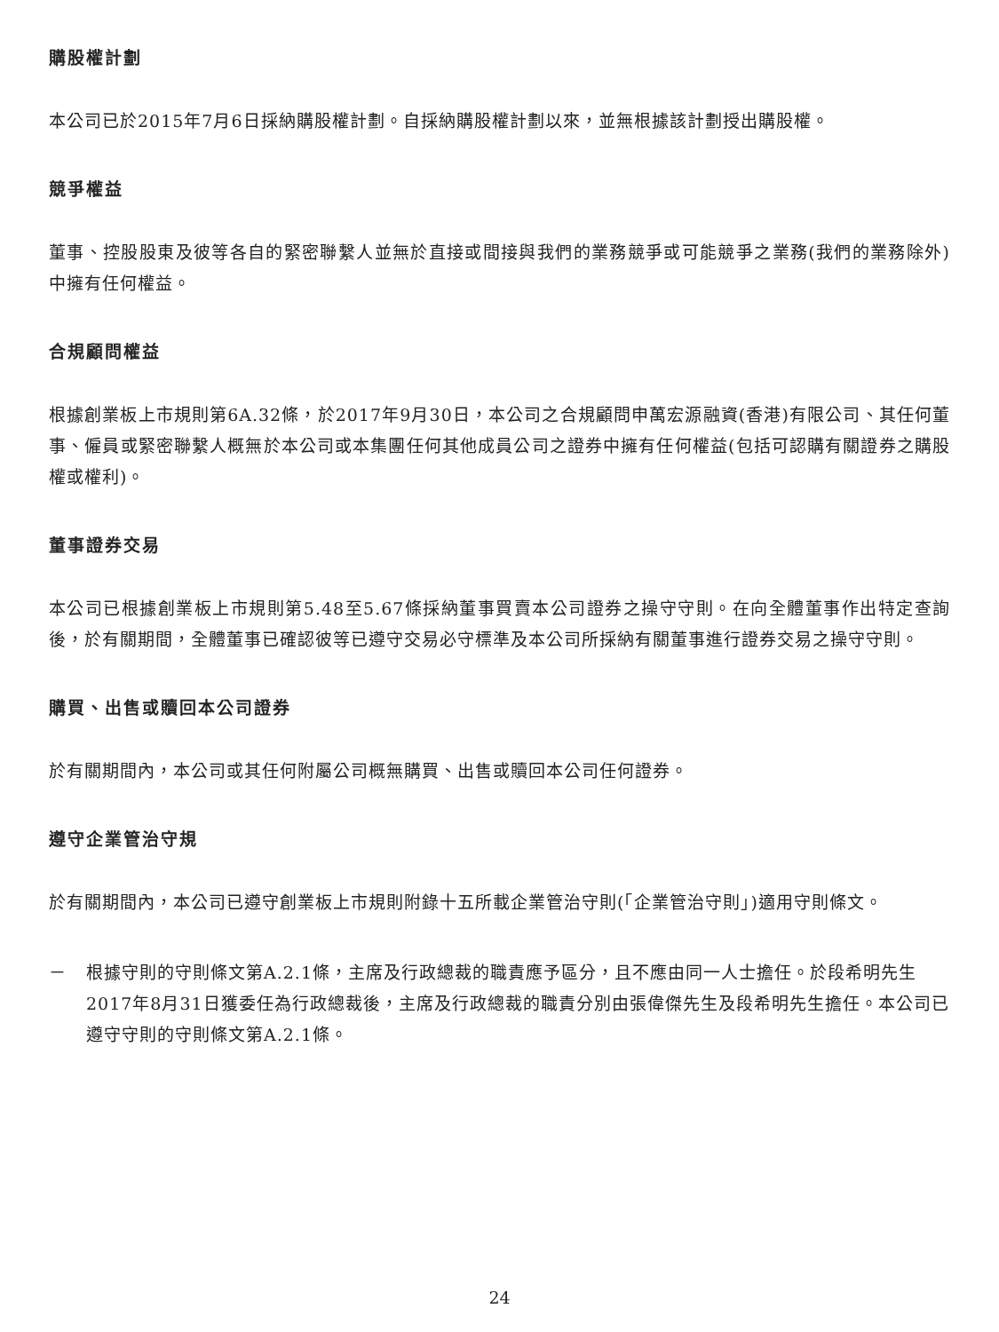購股權計劃
本公司已於2015年7月6日採納購股權計劃。自採納購股權計劃以來，並無根據該計劃授出購股權。
競爭權益
董事、控股股東及彼等各自的緊密聯繫人並無於直接或間接與我們的業務競爭或可能競爭之業務(我們的業務除外)中擁有任何權益。
合規顧問權益
根據創業板上市規則第6A.32條，於2017年9月30日，本公司之合規顧問申萬宏源融資(香港)有限公司、其任何董事、僱員或緊密聯繫人概無於本公司或本集團任何其他成員公司之證券中擁有任何權益(包括可認購有關證券之購股權或權利)。
董事證券交易
本公司已根據創業板上市規則第5.48至5.67條採納董事買賣本公司證券之操守守則。在向全體董事作出特定查詢後，於有關期間，全體董事已確認彼等已遵守交易必守標準及本公司所採納有關董事進行證券交易之操守守則。
購買、出售或贖回本公司證券
於有關期間內，本公司或其任何附屬公司概無購買、出售或贖回本公司任何證券。
遵守企業管治守規
於有關期間內，本公司已遵守創業板上市規則附錄十五所載企業管治守則(「企業管治守則」)適用守則條文。
－ 根據守則的守則條文第A.2.1條，主席及行政總裁的職責應予區分，且不應由同一人士擔任。於段希明先生2017年8月31日獲委任為行政總裁後，主席及行政總裁的職責分別由張偉傑先生及段希明先生擔任。本公司已遵守守則的守則條文第A.2.1條。
24